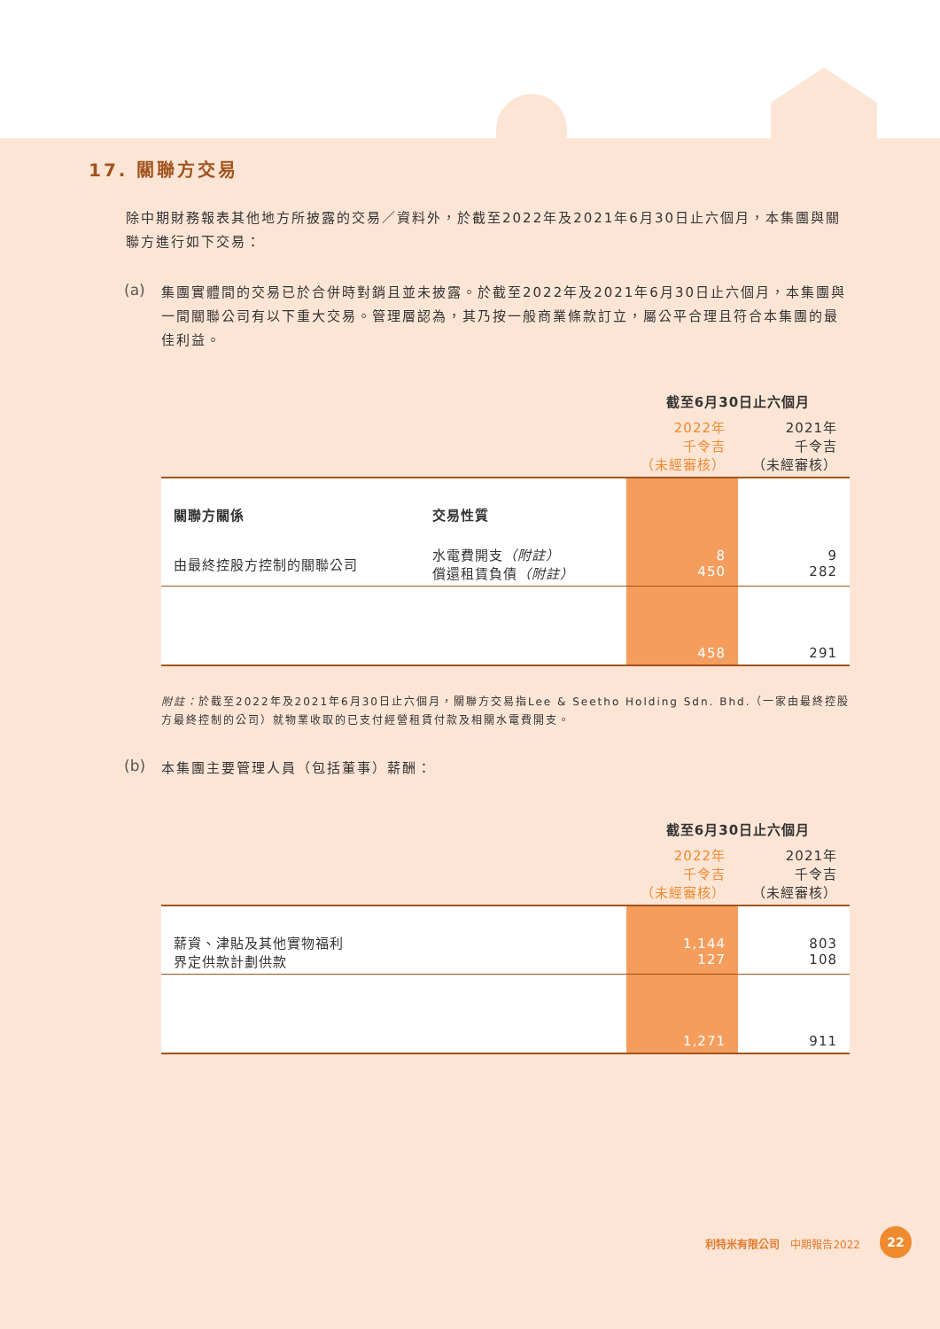17. 關聯方交易
除中期財務報表其他地方所披露的交易／資料外，於截至2022年及2021年6月30日止六個月，本集團與關聯方進行如下交易：
(a)
集團實體間的交易已於合併時對銷且並未披露。於截至2022年及2021年6月30日止六個月，本集團與一間關聯公司有以下重大交易。管理層認為，其乃按一般商業條款訂立，屬公平合理且符合本集團的最佳利益。
| | | 截至6月30日止六個月 | |
| --- | --- | --- | --- |
| | | 2022年 千令吉 （未經審核） | 2021年 千令吉 （未經審核） |
| 關聯方關係 | 交易性質 | | |
| 由最終控股方控制的關聯公司 | 水電費開支 （附註） 償還租賃負債 （附註） | 8 450 | 9 282 |
| | | 458 | 291 |
附註：於截至2022年及2021年6月30日止六個月，關聯方交易指Lee & Seetho Holding Sdn. Bhd.（一家由最終控股方最終控制的公司）就物業收取的已支付經營租賃付款及相關水電費開支。
(b)
本集團主要管理人員（包括董事）薪酬：
| | 截至6月30日止六個月 | |
| --- | --- | --- |
| | 2022年 千令吉 （未經審核） | 2021年 千令吉 （未經審核） |
| 薪資、津貼及其他實物福利 界定供款計劃供款 | 1,144 127 | 803 108 |
| | 1,271 | 911 |
利特米有限公司　中期報告2022 22